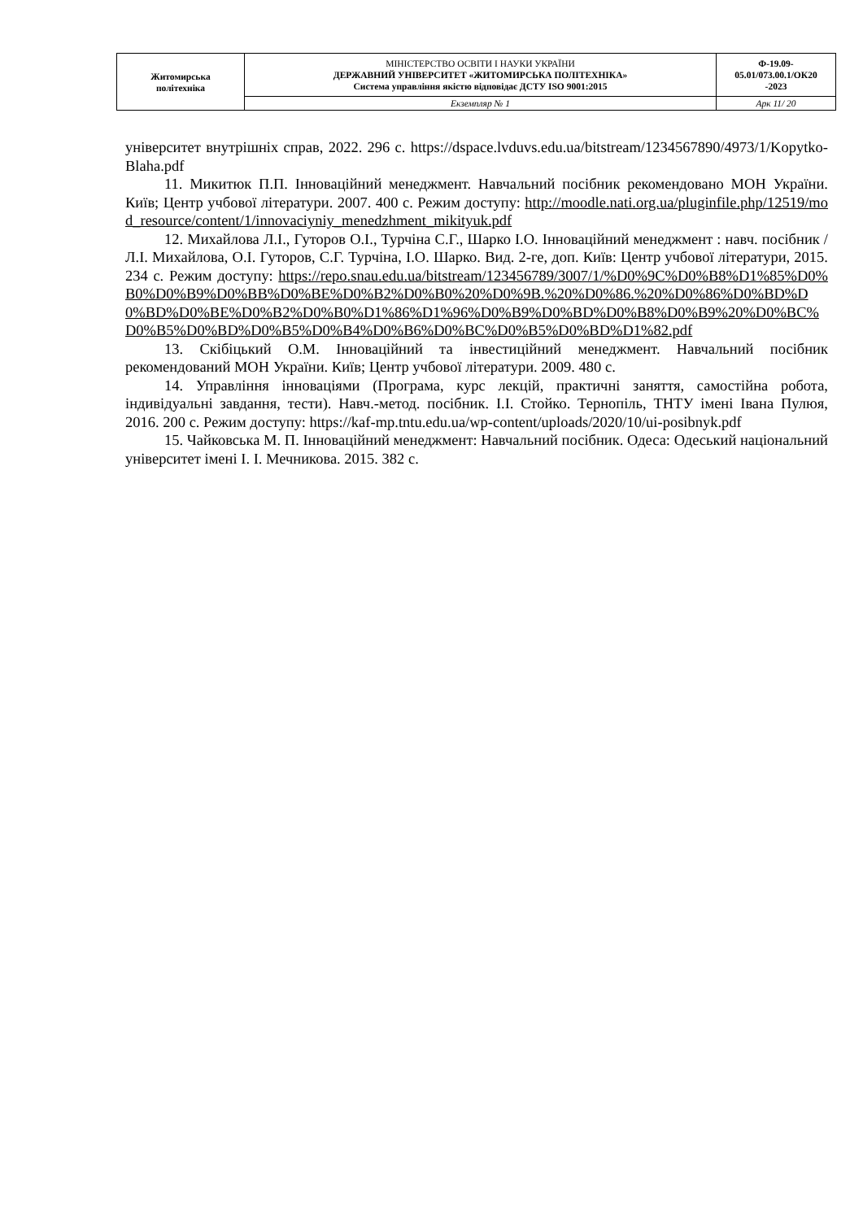| Житомирська політехніка | МІНІСТЕРСТВО ОСВІТИ І НАУКИ УКРАЇНИ ДЕРЖАВНИЙ УНІВЕРСИТЕТ «ЖИТОМИРСЬКА ПОЛІТЕХНІКА» Система управління якістю відповідає ДСТУ ISO 9001:2015 | Ф-19.09- 05.01/073.00.1/ОК20 -2023 |
| | Екземпляр № 1 | Арк 11/ 20 |
університет внутрішніх справ, 2022. 296 с. https://dspace.lvduvs.edu.ua/bitstream/1234567890/4973/1/Kopytko-Blaha.pdf
11. Микитюк П.П. Інноваційний менеджмент. Навчальний посібник рекомендовано МОН України. Київ; Центр учбової літератури. 2007. 400 с. Режим доступу: http://moodle.nati.org.ua/pluginfile.php/12519/mod_resource/content/1/innovaciyniy_menedzhment_mikityuk.pdf
12. Михайлова Л.І., Гуторов О.І., Турчіна С.Г., Шарко І.О. Інноваційний менеджмент : навч. посібник / Л.І. Михайлова, О.І. Гуторов, С.Г. Турчіна, І.О. Шарко. Вид. 2-ге, доп. Київ: Центр учбової літератури, 2015. 234 с. Режим доступу: https://repo.snau.edu.ua/bitstream/123456789/3007/1/%D0%9C%D0%B8%D1%85%D0%B0%D0%B9%D0%BB%D0%BE%D0%B2%D0%B0%20%D0%9B.%20%D0%86.%20%D0%86%D0%BD%D0%BD%D0%BE%D0%B2%D0%B0%D1%86%D1%96%D0%B9%D0%BD%D0%B8%D0%B9%20%D0%BC%D0%B5%D0%BD%D0%B5%D0%B4%D0%B6%D0%BC%D0%B5%D0%BD%D1%82.pdf
13. Скібіцький О.М. Інноваційний та інвестиційний менеджмент. Навчальний посібник рекомендований МОН України. Київ; Центр учбової літератури. 2009. 480 с.
14. Управління інноваціями (Програма, курс лекцій, практичні заняття, самостійна робота, індивідуальні завдання, тести). Навч.-метод. посібник. І.І. Стойко. Тернопіль, ТНТУ імені Івана Пулюя, 2016. 200 с. Режим доступу: https://kaf-mp.tntu.edu.ua/wp-content/uploads/2020/10/ui-posibnyk.pdf
15. Чайковська М. П. Інноваційний менеджмент: Навчальний посібник. Одеса: Одеський національний університет імені І. І. Мечникова. 2015. 382 с.